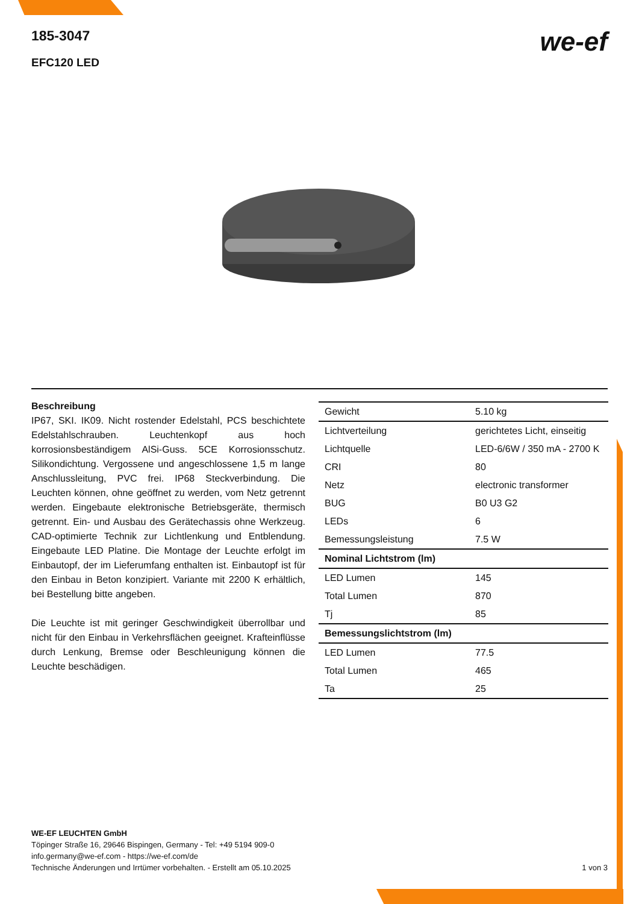185-3047
EFC120 LED
we-ef
Beschreibung
IP67, SKI. IK09. Nicht rostender Edelstahl, PCS beschichtete Edelstahlschrauben. Leuchtenkopf aus hoch korrosionsbeständigem AlSi-Guss. 5CE Korrosionsschutz. Silikondichtung. Vergossene und angeschlossene 1,5 m lange Anschlussleitung, PVC frei. IP68 Steckverbindung. Die Leuchten können, ohne geöffnet zu werden, vom Netz getrennt werden. Eingebaute elektronische Betriebsgeräte, thermisch getrennt. Ein- und Ausbau des Gerätechassis ohne Werkzeug. CAD-optimierte Technik zur Lichtlenkung und Entblendung. Eingebaute LED Platine. Die Montage der Leuchte erfolgt im Einbautopf, der im Lieferumfang enthalten ist. Einbautopf ist für den Einbau in Beton konzipiert. Variante mit 2200 K erhältlich, bei Bestellung bitte angeben.
Die Leuchte ist mit geringer Geschwindigkeit überrollbar und nicht für den Einbau in Verkehrsflächen geeignet. Krafteinflüsse durch Lenkung, Bremse oder Beschleunigung können die Leuchte beschädigen.
| Gewicht | 5.10 kg |
| Lichtverteilung | gerichtetes Licht, einseitig |
| Lichtquelle | LED-6/6W / 350 mA - 2700 K |
| CRI | 80 |
| Netz | electronic transformer |
| BUG | B0 U3 G2 |
| LEDs | 6 |
| Bemessungsleistung | 7.5 W |
| Nominal Lichtstrom (lm) | |
| LED Lumen | 145 |
| Total Lumen | 870 |
| Tj | 85 |
| Bemessungslichtstrom (lm) | |
| LED Lumen | 77.5 |
| Total Lumen | 465 |
| Ta | 25 |
WE-EF LEUCHTEN GmbH
Töpinger Straße 16, 29646 Bispingen, Germany - Tel: +49 5194 909-0
info.germany@we-ef.com - https://we-ef.com/de
Technische Änderungen und Irrtümer vorbehalten. - Erstellt am 05.10.2025 1 von 3